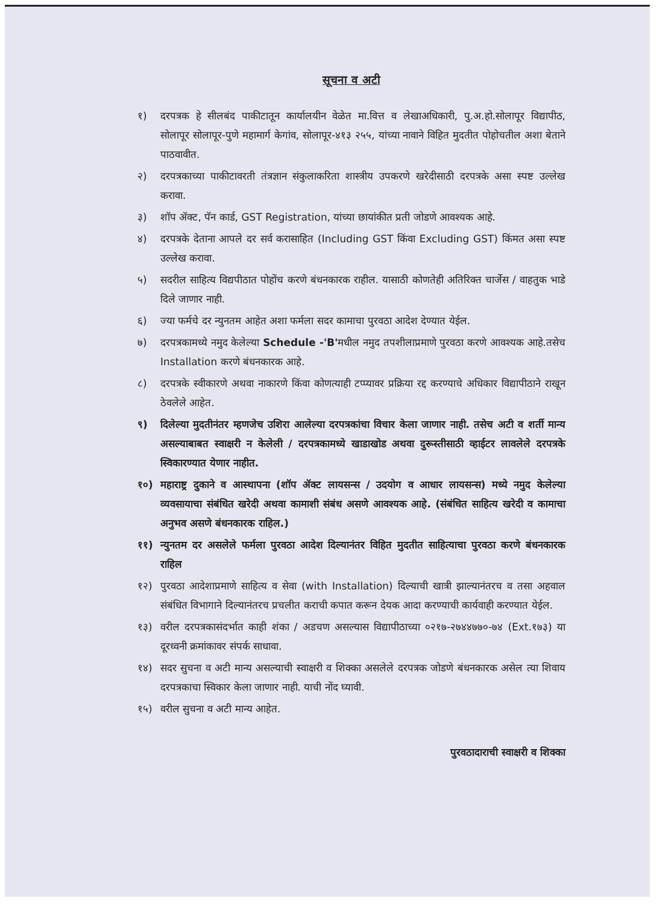सूचना व अटी
१) दरपत्रक हे सीलबंद पाकीटातून कार्यालयीन वेळेत मा.वित्त व लेखाअधिकारी, पु.अ.हो.सोलापूर विद्यापीठ, सोलापूर सोलापूर-पुणे महामार्ग केगांव, सोलापूर-४१३ २५५, यांच्या नावाने विहित मुदतीत पोहोचतील अशा बेताने पाठवावीत.
२) दरपत्रकाच्या पाकीटावरती तंत्रज्ञान संकुलाकरिता शास्त्रीय उपकरणे खरेदीसाठी दरपत्रके असा स्पष्ट उल्लेख करावा.
३) शॉप ॲक्ट, पॅन कार्ड, GST Registration, यांच्या छायांकीत प्रती जोडणे आवश्यक आहे.
४) दरपत्रके देताना आपले दर सर्व करासाहित (Including GST किंवा Excluding GST) किंमत असा स्पष्ट उल्लेख करावा.
५) सदरील साहित्य विद्यपीठात पोहोंच करणे बंधनकारक राहील. यासाठी कोणतेही अतिरिक्त चार्जेस / वाहतुक भाडे दिले जाणार नाही.
६) ज्या फर्मचे दर न्युनतम आहेत अशा फर्मला सदर कामाचा पुरवठा आदेश देण्यात येईल.
७) दरपत्रकामध्ये नमुद केलेल्या Schedule -'B'मधील नमुद तपशीलाप्रमाणे पुरवठा करणे आवश्यक आहे.तसेच Installation करणे बंधनकारक आहे.
८) दरपत्रके स्वीकारणे अथवा नाकारणे किंवा कोणत्याही टप्प्यावर प्रक्रिया रद्द करण्याचे अधिकार विद्यापीठाने राखून ठेवलेले आहेत.
९) दिलेल्या मुदतीनंतर म्हणजेच उशिरा आलेल्या दरपत्रकांचा विचार केला जाणार नाही. तसेच अटी व शर्ती मान्य असल्याबाबत स्वाक्षरी न केलेली / दरपत्रकामध्ये खाडाखोड अथवा दुरूस्तीसाठी व्हाईटर लावलेले दरपत्रके स्विकारण्यात येणार नाहीत.
१०) महाराष्ट्र दुकाने व आस्थापना (शॉप ॲक्ट लायसन्स / उदयोग व आधार लायसन्स) मध्ये नमुद केलेल्या व्यवसायाचा संबंधित खरेदी अथवा कामाशी संबंध असणे आवश्यक आहे. (संबंधित साहित्य खरेदी व कामाचा अनुभव असणे बंधनकारक राहिल.)
११) न्युनतम दर असलेले फर्मला पुरवठा आदेश दिल्यानंतर विहित मुदतीत साहित्याचा पुरवठा करणे बंधनकारक राहिल
१२) पुरवठा आदेशाप्रमाणे साहित्य व सेवा (with Installation) दिल्याची खात्री झाल्यानंतरच व तसा अहवाल संबंधित विभागाने दिल्यानंतरच प्रचलीत कराची कपात करून देयक आदा करण्याची कार्यवाही करण्यात येईल.
१३) वरील दरपत्रकासंदर्भात काही शंका / अडचण असल्यास विद्यापीठाच्या ०२१७-२७४४७७०-७४ (Ext.१७३) या दूरध्वनी क्रमांकावर संपर्क साधावा.
१४) सदर सुचना व अटी मान्य असल्याची स्वाक्षरी व शिक्का असलेले दरपत्रक जोडणे बंधनकारक असेल त्या शिवाय दरपत्रकाचा स्विकार केला जाणार नाही. याची नोंद घ्यावी.
१५) वरील सुचना व अटी मान्य आहेत.
पुरवठादाराची स्वाक्षरी व शिक्का